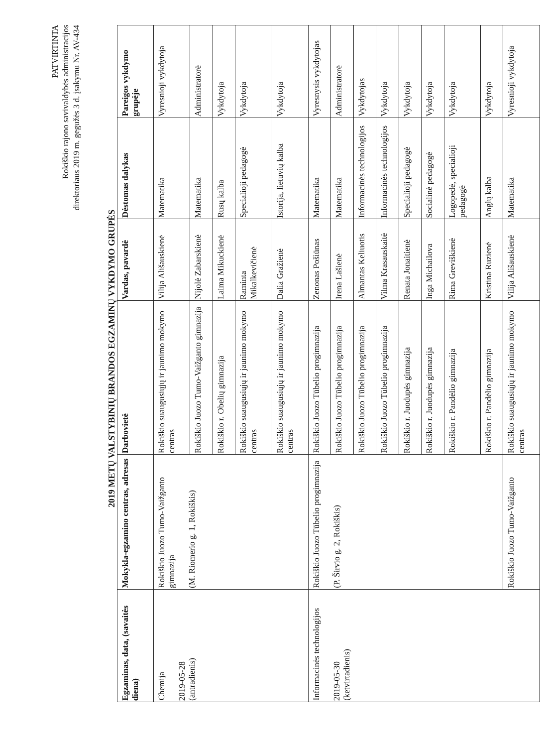PATVIRTINTA
Rokiškio rajono savivaldybės administracijos
direktoriaus 2019 m. gegužės 3 d. įsakymu Nr. AV-434
2019 METŲ VALSTYBINIŲ BRANDOS EGZAMINŲ VYKDYMO GRUPĖS
| Egzaminas, data, (savaitės diena) | Mokykla-egzamino centras, adresas | Darbovietė | Vardas, pavardė | Dėstomas dalykas | Pareigos vykdymo grupėje |
| --- | --- | --- | --- | --- | --- |
| Chemija 2019-05-28 (antradienis) | Rokiškio Juozo Tumo-Vaižganto gimnazija (M. Riomerio g. 1, Rokiškis) | Rokiškio suaugusiųjų ir jaunimo mokymo centras | Vilija Ališauskienė | Matematika | Vyresnioji vykdytoja |
| | | Rokiškio Juozo Tumo-Vaižganto gimnazija | Nijolė Zabarskienė | Matematika | Administratorė |
| | | Rokiškio r. Obelių gimnazija | Laima Mikuckienė | Rusų kalba | Vykdytoja |
| | | Rokiškio suaugusiųjų ir jaunimo mokymo centras | Raminta Mikalkevičienė | Specialioji pedagogė | Vykdytoja |
| | | Rokiškio suaugusiųjų ir jaunimo mokymo centras | Dalia Gražienė | Istorija, lietuvių kalba | Vykdytoja |
| Informacinės technologijos 2019-05-30 (ketvirtadienis) | Rokiškio Juozo Tūbelio progimnazija (P. Širvio g. 2, Rokiškis) | Rokiškio Juozo Tūbelio progimnazija | Zenonas Pošiūnas | Matematika | Vyresnysis vykdytojas |
| | | Rokiškio Juozo Tūbelio progimnazija | Irena Lašienė | Matematika | Administratorė |
| | | Rokiškio Juozo Tūbelio progimnazija | Almantas Keliuotis | Informacinės technologijos | Vykdytojas |
| | | Rokiškio Juozo Tūbelio progimnazija | Vilma Krasauskaitė | Informacinės technologijos | Vykdytoja |
| | | Rokiškio r. Juodupės gimnazija | Renata Jonaitienė | Specialioji pedagogė | Vykdytoja |
| | | Rokiškio r. Juodupės gimnazija | Inga Michailova | Socialinė pedagogė | Vykdytoja |
| | | Rokiškio r. Pandėlio gimnazija | Rima Greviškienė | Logopedė, specialioji pedagogė | Vykdytoja |
| | | Rokiškio r. Pandėlio gimnazija | Kristina Ruzienė | Anglų kalba | Vykdytoja |
| | Rokiškio Juozo Tumo-Vaižganto | Rokiškio suaugusiųjų ir jaunimo mokymo centras | Vilija Ališauskienė | Matematika | Vyresnioji vykdytoja |